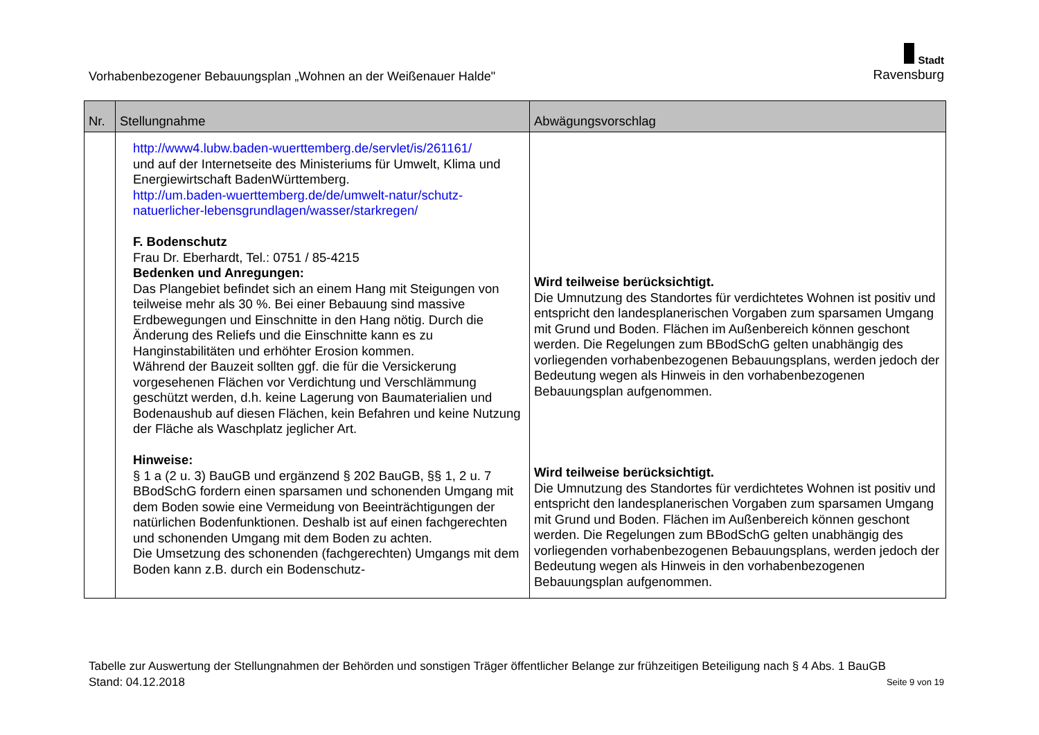Vorhabenbezogener Bebauungsplan „Wohnen an der Weißenauer Halde"
Stadt
Ravensburg
| Nr. | Stellungnahme | Abwägungsvorschlag |
| --- | --- | --- |
| | http://www4.lubw.baden-wuerttemberg.de/servlet/is/261161/ und auf der Internetseite des Ministeriums für Umwelt, Klima und Energiewirtschaft BadenWürttemberg. http://um.baden-wuerttemberg.de/de/umwelt-natur/schutz-natuerlicher-lebensgrundlagen/wasser/starkregen/ F. Bodenschutz Frau Dr. Eberhardt, Tel.: 0751 / 85-4215 Bedenken und Anregungen: Das Plangebiet befindet sich an einem Hang mit Steigungen von teilweise mehr als 30 %. Bei einer Bebauung sind massive Erdbewegungen und Einschnitte in den Hang nötig. Durch die Änderung des Reliefs und die Einschnitte kann es zu Hanginstabilitäten und erhöhter Erosion kommen. Während der Bauzeit sollten ggf. die für die Versickerung vorgesehenen Flächen vor Verdichtung und Verschlämmung geschützt werden, d.h. keine Lagerung von Baumaterialien und Bodenaushub auf diesen Flächen, kein Befahren und keine Nutzung der Fläche als Waschplatz jeglicher Art. Hinweise: § 1 a (2 u. 3) BauGB und ergänzend § 202 BauGB, §§ 1, 2 u. 7 BBodSchG fordern einen sparsamen und schonenden Umgang mit dem Boden sowie eine Vermeidung von Beeinträchtigungen der natürlichen Bodenfunktionen. Deshalb ist auf einen fachgerechten und schonenden Umgang mit dem Boden zu achten. Die Umsetzung des schonenden (fachgerechten) Umgangs mit dem Boden kann z.B. durch ein Bodenschutz- | Wird teilweise berücksichtigt. Die Umnutzung des Standortes für verdichtetes Wohnen ist positiv und entspricht den landesplanerischen Vorgaben zum sparsamen Umgang mit Grund und Boden. Flächen im Außenbereich können geschont werden. Die Regelungen zum BBodSchG gelten unabhängig des vorliegenden vorhabenbezogenen Bebauungsplans, werden jedoch der Bedeutung wegen als Hinweis in den vorhabenbezogenen Bebauungsplan aufgenommen. Wird teilweise berücksichtigt. Die Umnutzung des Standortes für verdichtetes Wohnen ist positiv und entspricht den landesplanerischen Vorgaben zum sparsamen Umgang mit Grund und Boden. Flächen im Außenbereich können geschont werden. Die Regelungen zum BBodSchG gelten unabhängig des vorliegenden vorhabenbezogenen Bebauungsplans, werden jedoch der Bedeutung wegen als Hinweis in den vorhabenbezogenen Bebauungsplan aufgenommen. |
Tabelle zur Auswertung der Stellungnahmen der Behörden und sonstigen Träger öffentlicher Belange zur frühzeitigen Beteiligung nach § 4 Abs. 1 BauGB
Stand: 04.12.2018 Seite 9 von 19